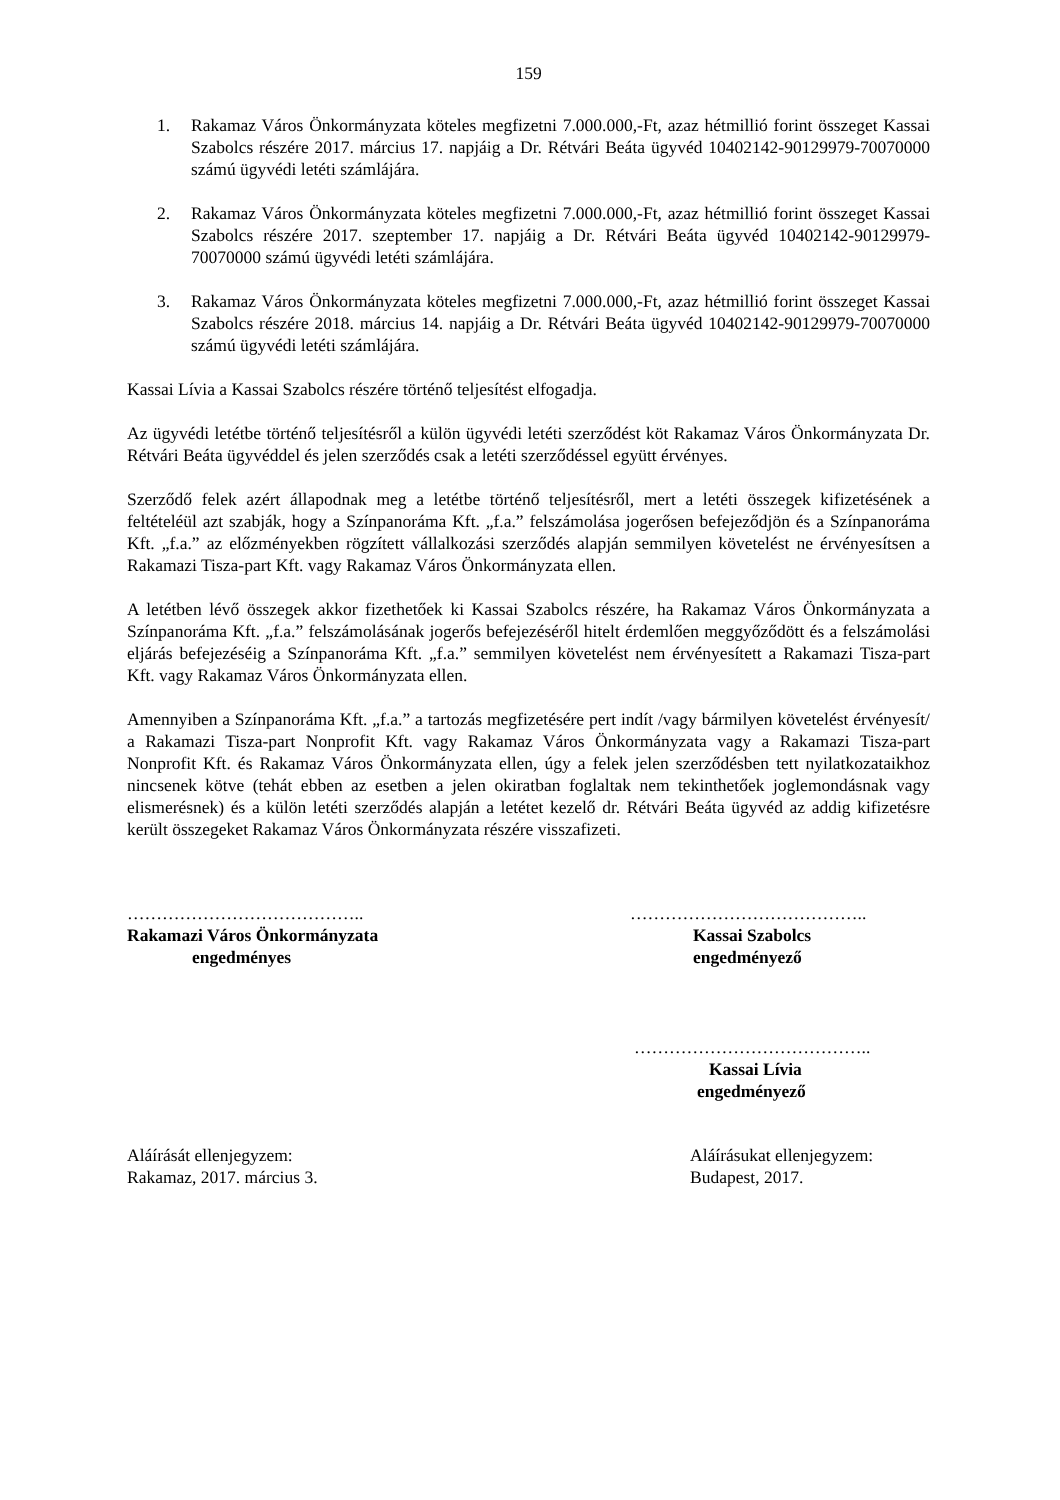159
1. Rakamaz Város Önkormányzata köteles megfizetni 7.000.000,-Ft, azaz hétmillió forint összeget Kassai Szabolcs részére 2017. március 17. napjáig a Dr. Rétvári Beáta ügyvéd 10402142-90129979-70070000 számú ügyvédi letéti számlájára.
2. Rakamaz Város Önkormányzata köteles megfizetni 7.000.000,-Ft, azaz hétmillió forint összeget Kassai Szabolcs részére 2017. szeptember 17. napjáig a Dr. Rétvári Beáta ügyvéd 10402142-90129979-70070000 számú ügyvédi letéti számlájára.
3. Rakamaz Város Önkormányzata köteles megfizetni 7.000.000,-Ft, azaz hétmillió forint összeget Kassai Szabolcs részére 2018. március 14. napjáig a Dr. Rétvári Beáta ügyvéd 10402142-90129979-70070000 számú ügyvédi letéti számlájára.
Kassai Lívia a Kassai Szabolcs részére történő teljesítést elfogadja.
Az ügyvédi letétbe történő teljesítésről a külön ügyvédi letéti szerződést köt Rakamaz Város Önkormányzata Dr. Rétvári Beáta ügyvéddel és jelen szerződés csak a letéti szerződéssel együtt érvényes.
Szerződő felek azért állapodnak meg a letétbe történő teljesítésről, mert a letéti összegek kifizetésének a feltételéül azt szabják, hogy a Színpanoráma Kft. „f.a.” felszámolása jogerősen befejeződjön és a Színpanoráma Kft. „f.a.” az előzményekben rögzített vállalkozási szerződés alapján semmilyen követelést ne érvényesítsen a Rakamazi Tisza-part Kft. vagy Rakamaz Város Önkormányzata ellen.
A letétben lévő összegek akkor fizethetőek ki Kassai Szabolcs részére, ha Rakamaz Város Önkormányzata a Színpanoráma Kft. „f.a.” felszámolásának jogerős befejezéséről hitelt érdemlően meggyőződött és a felszámolási eljárás befejezéséig a Színpanoráma Kft. „f.a.” semmilyen követelést nem érvényesített a Rakamazi Tisza-part Kft. vagy Rakamaz Város Önkormányzata ellen.
Amennyiben a Színpanoráma Kft. „f.a.” a tartozás megfizetésére pert indít /vagy bármilyen követelést érvényesít/ a Rakamazi Tisza-part Nonprofit Kft. vagy Rakamaz Város Önkormányzata vagy a Rakamazi Tisza-part Nonprofit Kft. és Rakamaz Város Önkormányzata ellen, úgy a felek jelen szerződésben tett nyilatkozataikhoz nincsenek kötve (tehát ebben az esetben a jelen okiratban foglaltak nem tekinthetőek joglemondásnak vagy elismerésnek) és a külön letéti szerződés alapján a letétet kezelő dr. Rétvári Beáta ügyvéd az addig kifizetésre került összegeket Rakamaz Város Önkormányzata részére visszafizeti.
…………………………………..
Rakamazi Város Önkormányzata
engedményes
…………………………………..
Kassai Szabolcs
engedményező
…………………………………..
Kassai Lívia
engedményező
Aláírását ellenjegyzem:
Rakamaz, 2017. március 3.
Aláírásukat ellenjegyzem:
Budapest, 2017.